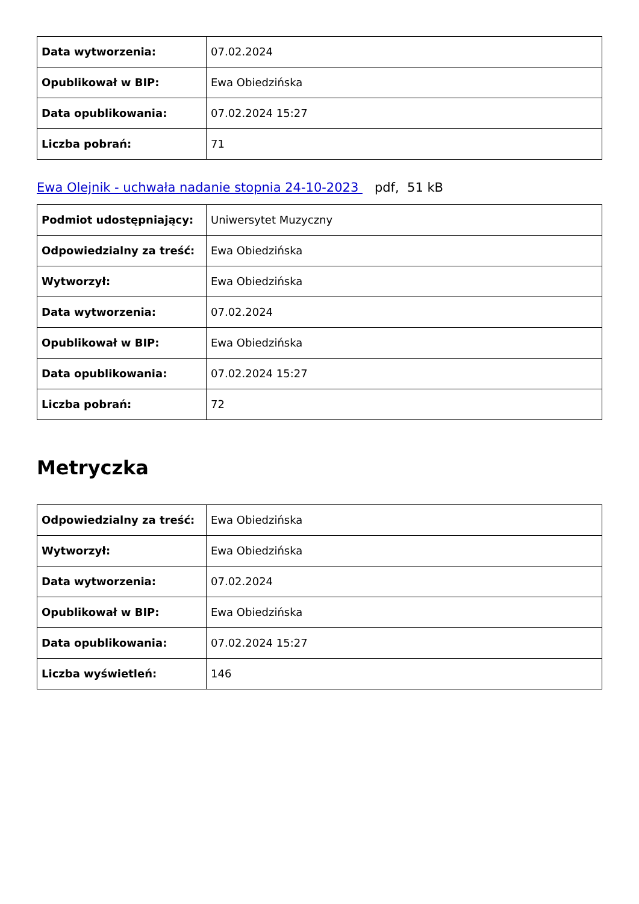| Data wytworzenia: | 07.02.2024 |
| Opublikował w BIP: | Ewa Obiedzińska |
| Data opublikowania: | 07.02.2024 15:27 |
| Liczba pobrań: | 71 |
Ewa Olejnik - uchwała nadanie stopnia 24-10-2023 pdf, 51 kB
| Podmiot udostępniający: | Uniwersytet Muzyczny |
| Odpowiedzialny za treść: | Ewa Obiedzińska |
| Wytworzył: | Ewa Obiedzińska |
| Data wytworzenia: | 07.02.2024 |
| Opublikował w BIP: | Ewa Obiedzińska |
| Data opublikowania: | 07.02.2024 15:27 |
| Liczba pobrań: | 72 |
Metryczka
| Odpowiedzialny za treść: | Ewa Obiedzińska |
| Wytworzył: | Ewa Obiedzińska |
| Data wytworzenia: | 07.02.2024 |
| Opublikował w BIP: | Ewa Obiedzińska |
| Data opublikowania: | 07.02.2024 15:27 |
| Liczba wyświetleń: | 146 |